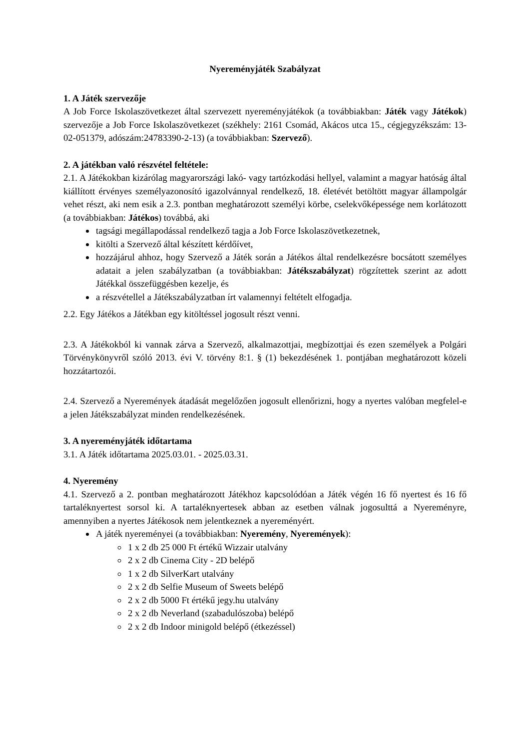Nyereményjáték Szabályzat
1. A Játék szervezője
A Job Force Iskolaszövetkezet által szervezett nyereményjátékok (a továbbiakban: Játék vagy Játékok) szervezője a Job Force Iskolaszövetkezet (székhely: 2161 Csomád, Akácos utca 15., cégjegyzékszám: 13-02-051379, adószám:24783390-2-13) (a továbbiakban: Szervező).
2. A játékban való részvétel feltétele:
2.1. A Játékokban kizárólag magyarországi lakó- vagy tartózkodási hellyel, valamint a magyar hatóság által kiállított érvényes személyazonosító igazolvánnyal rendelkező, 18. életévét betöltött magyar állampolgár vehet részt, aki nem esik a 2.3. pontban meghatározott személyi körbe, cselekvőképessége nem korlátozott (a továbbiakban: Játékos) továbbá, aki
tagsági megállapodással rendelkező tagja a Job Force Iskolaszövetkezetnek,
kitölti a Szervező által készített kérdőívet,
hozzájárul ahhoz, hogy Szervező a Játék során a Játékos által rendelkezésre bocsátott személyes adatait a jelen szabályzatban (a továbbiakban: Játékszabályzat) rögzítettek szerint az adott Játékkal összefüggésben kezelje, és
a részvétellel a Játékszabályzatban írt valamennyi feltételt elfogadja.
2.2. Egy Játékos a Játékban egy kitöltéssel jogosult részt venni.
2.3. A Játékokból ki vannak zárva a Szervező, alkalmazottjai, megbízottjai és ezen személyek a Polgári Törvénykönyvről szóló 2013. évi V. törvény 8:1. § (1) bekezdésének 1. pontjában meghatározott közeli hozzátartozói.
2.4. Szervező a Nyeremények átadását megelőzően jogosult ellenőrizni, hogy a nyertes valóban megfelel-e a jelen Játékszabályzat minden rendelkezésének.
3. A nyereményjáték időtartama
3.1. A Játék időtartama 2025.03.01. - 2025.03.31.
4. Nyeremény
4.1. Szervező a 2. pontban meghatározott Játékhoz kapcsolódóan a Játék végén 16 fő nyertest és 16 fő tartaléknyertest sorsol ki. A tartaléknyertesek abban az esetben válnak jogosulttá a Nyereményre, amennyiben a nyertes Játékosok nem jelentkeznek a nyereményért.
A játék nyereményei (a továbbiakban: Nyeremény, Nyeremények):
1 x 2 db 25 000 Ft értékű Wizzair utalvány
2 x 2 db Cinema City - 2D belépő
1 x 2 db SilverKart utalvány
2 x 2 db Selfie Museum of Sweets belépő
2 x 2 db 5000 Ft értékű jegy.hu utalvány
2 x 2 db Neverland (szabadulószoba) belépő
2 x 2 db Indoor minigold belépő (étkezéssel)